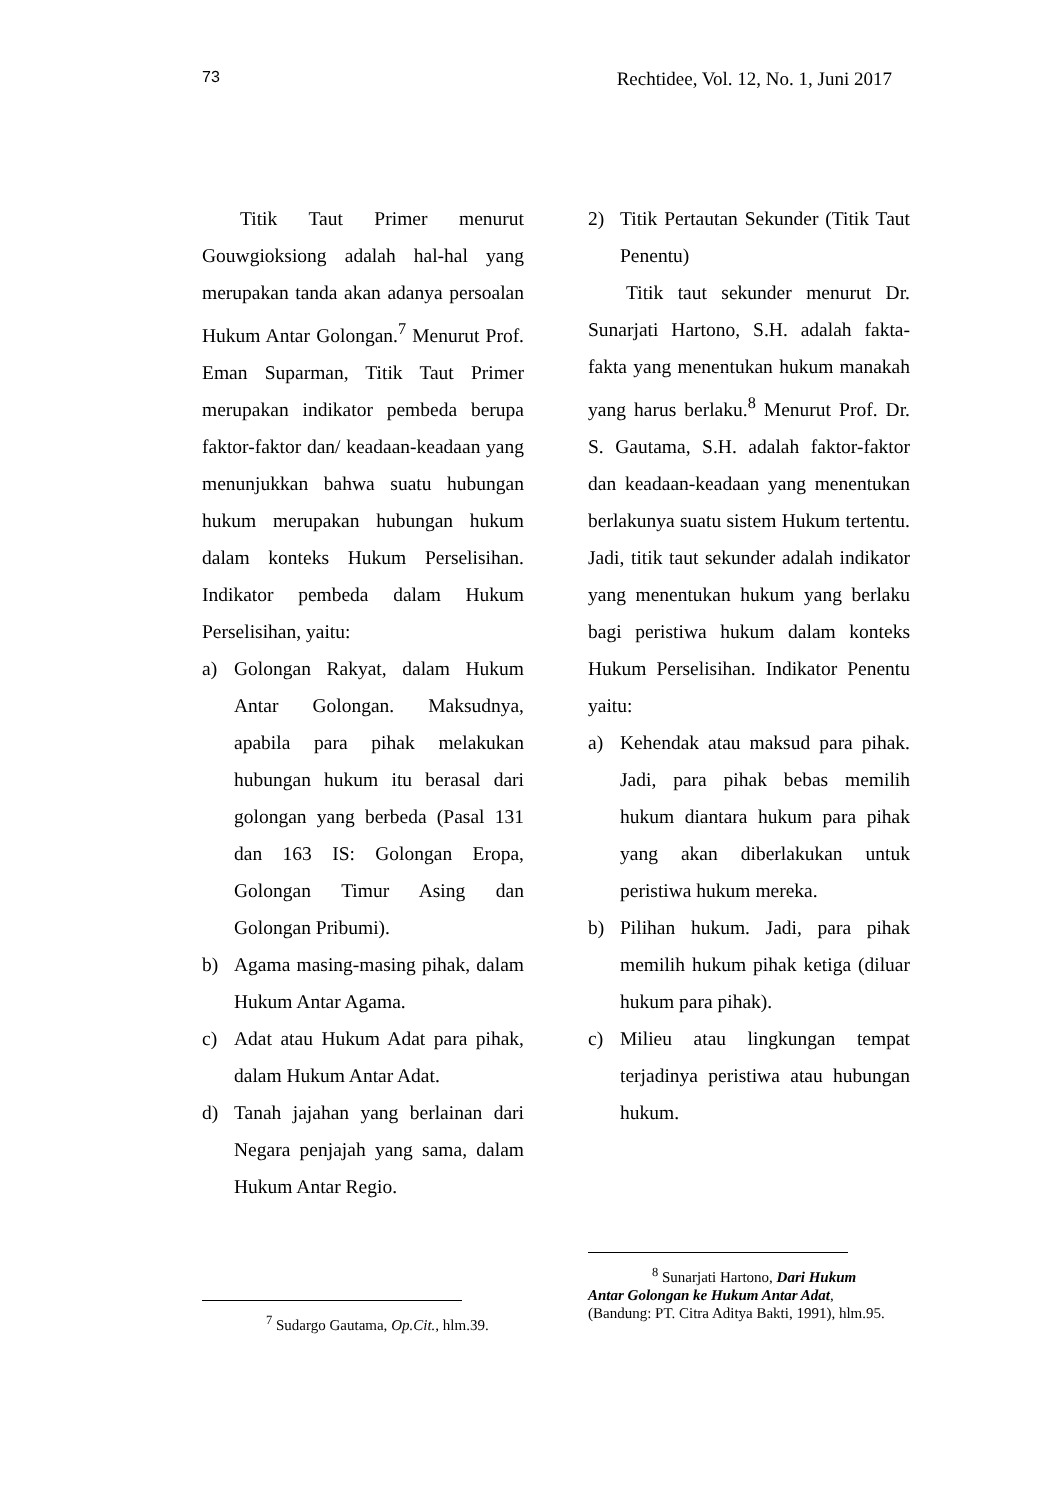73 Rechtidee, Vol. 12, No. 1, Juni 2017
Titik Taut Primer menurut Gouwgioksiong adalah hal-hal yang merupakan tanda akan adanya persoalan Hukum Antar Golongan.<sup>7</sup> Menurut Prof. Eman Suparman, Titik Taut Primer merupakan indikator pembeda berupa faktor-faktor dan/ keadaan-keadaan yang menunjukkan bahwa suatu hubungan hukum merupakan hubungan hukum dalam konteks Hukum Perselisihan. Indikator pembeda dalam Hukum Perselisihan, yaitu:
a) Golongan Rakyat, dalam Hukum Antar Golongan. Maksudnya, apabila para pihak melakukan hubungan hukum itu berasal dari golongan yang berbeda (Pasal 131 dan 163 IS: Golongan Eropa, Golongan Timur Asing dan Golongan Pribumi).
b) Agama masing-masing pihak, dalam Hukum Antar Agama.
c) Adat atau Hukum Adat para pihak, dalam Hukum Antar Adat.
d) Tanah jajahan yang berlainan dari Negara penjajah yang sama, dalam Hukum Antar Regio.
2) Titik Pertautan Sekunder (Titik Taut Penentu)
Titik taut sekunder menurut Dr. Sunarjati Hartono, S.H. adalah fakta-fakta yang menentukan hukum manakah yang harus berlaku.<sup>8</sup> Menurut Prof. Dr. S. Gautama, S.H. adalah faktor-faktor dan keadaan-keadaan yang menentukan berlakunya suatu sistem Hukum tertentu. Jadi, titik taut sekunder adalah indikator yang menentukan hukum yang berlaku bagi peristiwa hukum dalam konteks Hukum Perselisihan. Indikator Penentu yaitu:
a) Kehendak atau maksud para pihak. Jadi, para pihak bebas memilih hukum diantara hukum para pihak yang akan diberlakukan untuk peristiwa hukum mereka.
b) Pilihan hukum. Jadi, para pihak memilih hukum pihak ketiga (diluar hukum para pihak).
c) Milieu atau lingkungan tempat terjadinya peristiwa atau hubungan hukum.
<sup>7</sup> Sudargo Gautama, Op.Cit., hlm.39.
<sup>8</sup> Sunarjati Hartono, Dari Hukum Antar Golongan ke Hukum Antar Adat, (Bandung: PT. Citra Aditya Bakti, 1991), hlm.95.